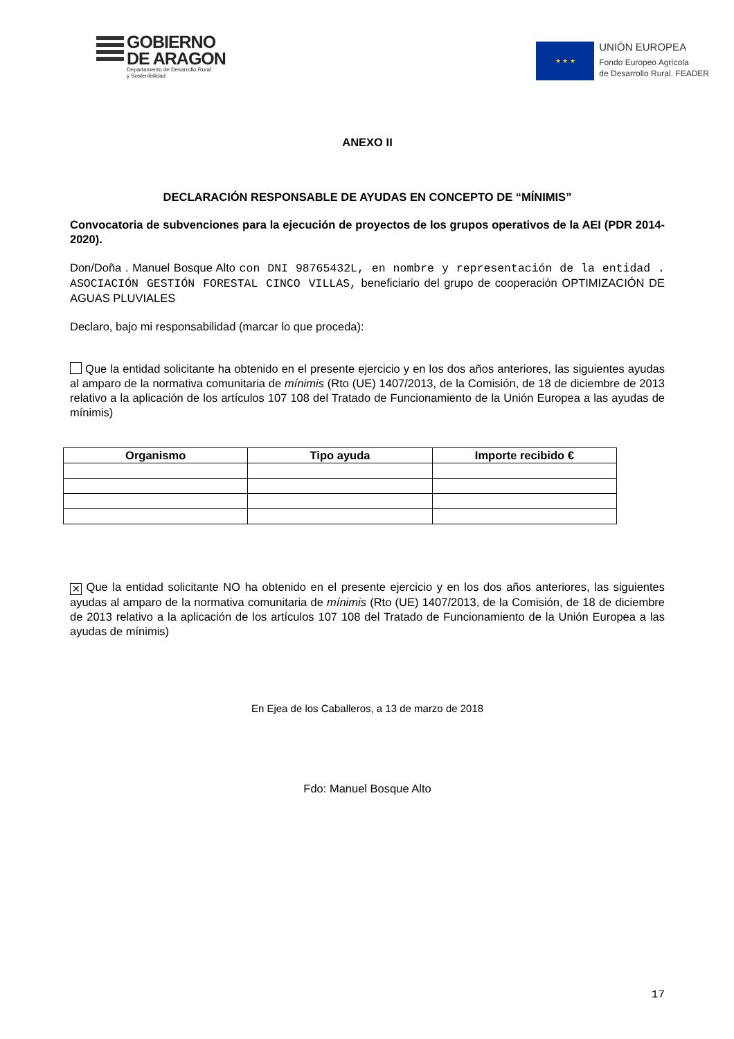GOBIERNO
DE ARAGON
Departamento de Desarrollo Rural
y Sostenibilidad
★ ★ ★
UNIÓN EUROPEA
Fondo Europeo Agrícola
de Desarrollo Rural. FEADER
ANEXO II
DECLARACIÓN RESPONSABLE DE AYUDAS EN CONCEPTO DE “MÍNIMIS”
Convocatoria de subvenciones para la ejecución de proyectos de los grupos operativos de la AEI (PDR 2014-2020).
Don/Doña . Manuel Bosque Alto con DNI 98765432L, en nombre y representación de la entidad . ASOCIACIÓN GESTIÓN FORESTAL CINCO VILLAS, beneficiario del grupo de cooperación OPTIMIZACIÓN DE AGUAS PLUVIALES
Declaro, bajo mi responsabilidad (marcar lo que proceda):
Que la entidad solicitante ha obtenido en el presente ejercicio y en los dos años anteriores, las siguientes ayudas al amparo de la normativa comunitaria de mínimis (Rto (UE) 1407/2013, de la Comisión, de 18 de diciembre de 2013 relativo a la aplicación de los artículos 107 108 del Tratado de Funcionamiento de la Unión Europea a las ayudas de mínimis)
| Organismo | Tipo ayuda | Importe recibido € |
| --- | --- | --- |
✕ Que la entidad solicitante NO ha obtenido en el presente ejercicio y en los dos años anteriores, las siguientes ayudas al amparo de la normativa comunitaria de mínimis (Rto (UE) 1407/2013, de la Comisión, de 18 de diciembre de 2013 relativo a la aplicación de los artículos 107 108 del Tratado de Funcionamiento de la Unión Europea a las ayudas de mínimis)
En Ejea de los Caballeros, a 13 de marzo de 2018
Fdo: Manuel Bosque Alto
17